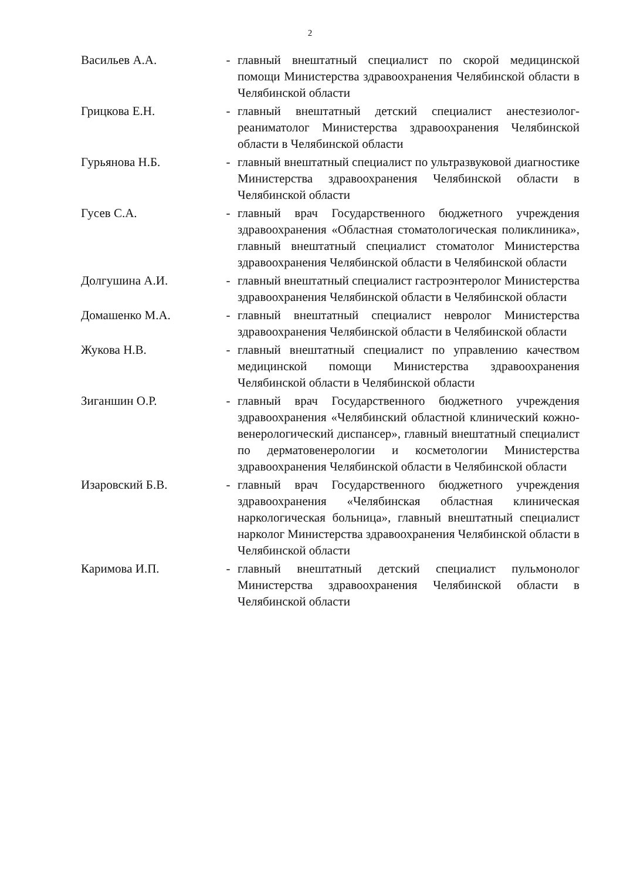2
| Васильев А.А. | - | главный внештатный специалист по скорой медицинской помощи Министерства здравоохранения Челябинской области в Челябинской области |
| Грицкова Е.Н. | - | главный внештатный детский специалист анестезиолог-реаниматолог Министерства здравоохранения Челябинской области в Челябинской области |
| Гурьянова Н.Б. | - | главный внештатный специалист по ультразвуковой диагностике Министерства здравоохранения Челябинской области в Челябинской области |
| Гусев С.А. | - | главный врач Государственного бюджетного учреждения здравоохранения «Областная стоматологическая поликлиника», главный внештатный специалист стоматолог Министерства здравоохранения Челябинской области в Челябинской области |
| Долгушина А.И. | - | главный внештатный специалист гастроэнтеролог Министерства здравоохранения Челябинской области в Челябинской области |
| Домашенко М.А. | - | главный внештатный специалист невролог Министерства здравоохранения Челябинской области в Челябинской области |
| Жукова Н.В. | - | главный внештатный специалист по управлению качеством медицинской помощи Министерства здравоохранения Челябинской области в Челябинской области |
| Зиганшин О.Р. | - | главный врач Государственного бюджетного учреждения здравоохранения «Челябинский областной клинический кожно-венерологический диспансер», главный внештатный специалист по дерматовенерологии и косметологии Министерства здравоохранения Челябинской области в Челябинской области |
| Изаровский Б.В. | - | главный врач Государственного бюджетного учреждения здравоохранения «Челябинская областная клиническая наркологическая больница», главный внештатный специалист нарколог Министерства здравоохранения Челябинской области в Челябинской области |
| Каримова И.П. | - | главный внештатный детский специалист пульмонолог Министерства здравоохранения Челябинской области в Челябинской области |